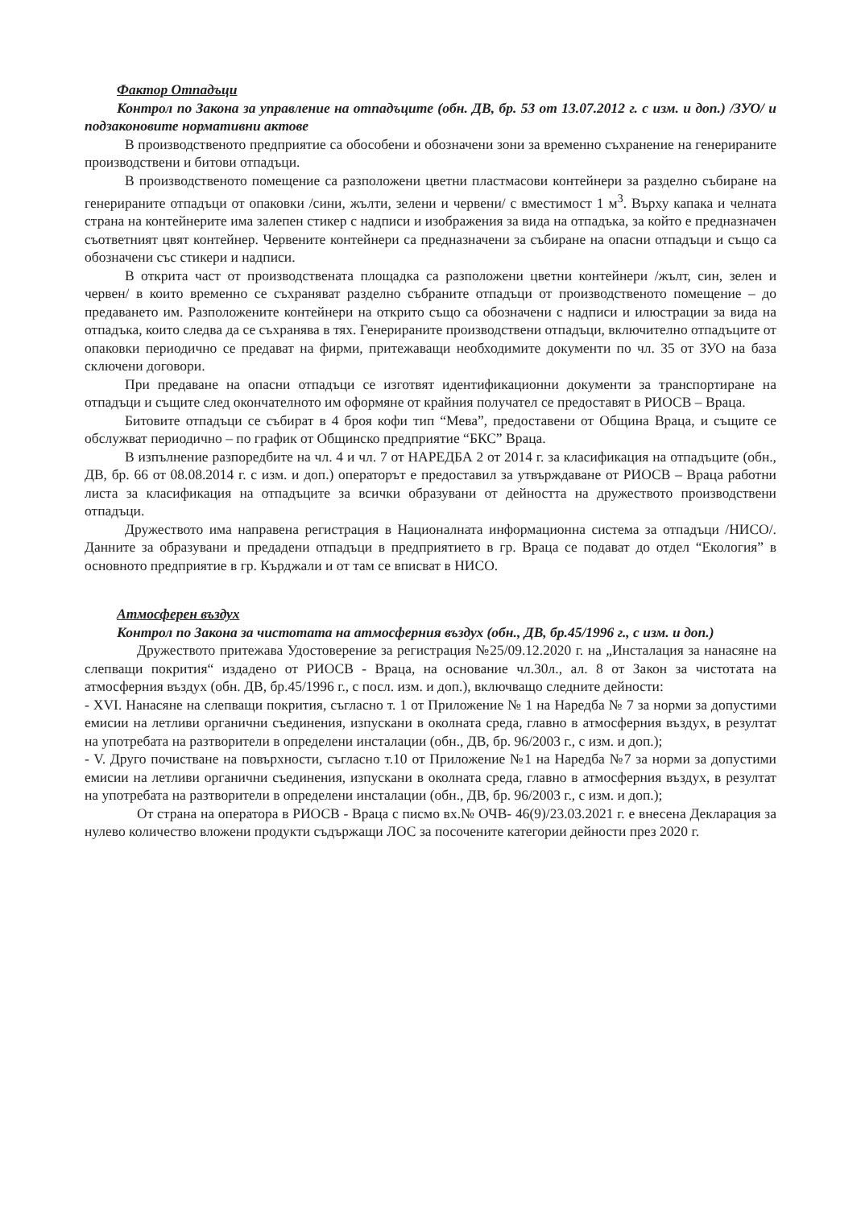Фактор Отпадъци
Контрол по Закона за управление на отпадъците (обн. ДВ, бр. 53 от 13.07.2012 г. с изм. и доп.) /ЗУО/ и подзаконовите нормативни актове
В производственото предприятие са обособени и обозначени зони за временно съхранение на генерираните производствени и битови отпадъци.
В производственото помещение са разположени цветни пластмасови контейнери за разделно събиране на генерираните отпадъци от опаковки /сини, жълти, зелени и червени/ с вместимост 1 м<sup>3</sup>. Върху капака и челната страна на контейнерите има залепен стикер с надписи и изображения за вида на отпадъка, за който е предназначен съответният цвят контейнер. Червените контейнери са предназначени за събиране на опасни отпадъци и също са обозначени със стикери и надписи.
В открита част от производствената площадка са разположени цветни контейнери /жълт, син, зелен и червен/ в които временно се съхраняват разделно събраните отпадъци от производственото помещение – до предаването им. Разположените контейнери на открито също са обозначени с надписи и илюстрации за вида на отпадъка, които следва да се съхранява в тях. Генерираните производствени отпадъци, включително отпадъците от опаковки периодично се предават на фирми, притежаващи необходимите документи по чл. 35 от ЗУО на база сключени договори.
При предаване на опасни отпадъци се изготвят идентификационни документи за транспортиране на отпадъци и същите след окончателното им оформяне от крайния получател се предоставят в РИОСВ – Враца.
Битовите отпадъци се събират в 4 броя кофи тип “Мева”, предоставени от Община Враца, и същите се обслужват периодично – по график от Общинско предприятие “БКС” Враца.
В изпълнение разпоредбите на чл. 4 и чл. 7 от НАРЕДБА 2 от 2014 г. за класификация на отпадъците (обн., ДВ, бр. 66 от 08.08.2014 г. с изм. и доп.) операторът е предоставил за утвърждаване от РИОСВ – Враца работни листа за класификация на отпадъците за всички образувани от дейността на дружеството производствени отпадъци.
Дружеството има направена регистрация в Националната информационна система за отпадъци /НИСО/. Данните за образувани и предадени отпадъци в предприятието в гр. Враца се подават до отдел “Екология” в основното предприятие в гр. Кърджали и от там се вписват в НИСО.
Атмосферен въздух
Контрол по Закона за чистотата на атмосферния въздух (обн., ДВ, бр.45/1996 г., с изм. и доп.)
Дружеството притежава Удостоверение за регистрация №25/09.12.2020 г. на „Инсталация за нанасяне на слепващи покрития“ издадено от РИОСВ - Враца, на основание чл.30л., ал. 8 от Закон за чистотата на атмосферния въздух (обн. ДВ, бр.45/1996 г., с посл. изм. и доп.), включващо следните дейности:
- XVI. Нанасяне на слепващи покрития, съгласно т. 1 от Приложение № 1 на Наредба № 7 за норми за допустими емисии на летливи органични съединения, изпускани в околната среда, главно в атмосферния въздух, в резултат на употребата на разтворители в определени инсталации (обн., ДВ, бр. 96/2003 г., с изм. и доп.);
- V. Друго почистване на повърхности, съгласно т.10 от Приложение №1 на Наредба №7 за норми за допустими емисии на летливи органични съединения, изпускани в околната среда, главно в атмосферния въздух, в резултат на употребата на разтворители в определени инсталации (обн., ДВ, бр. 96/2003 г., с изм. и доп.);
От страна на оператора в РИОСВ - Враца с писмо вх.№ ОЧВ- 46(9)/23.03.2021 г. е внесена Декларация за нулево количество вложени продукти съдържащи ЛОС за посочените категории дейности през 2020 г.